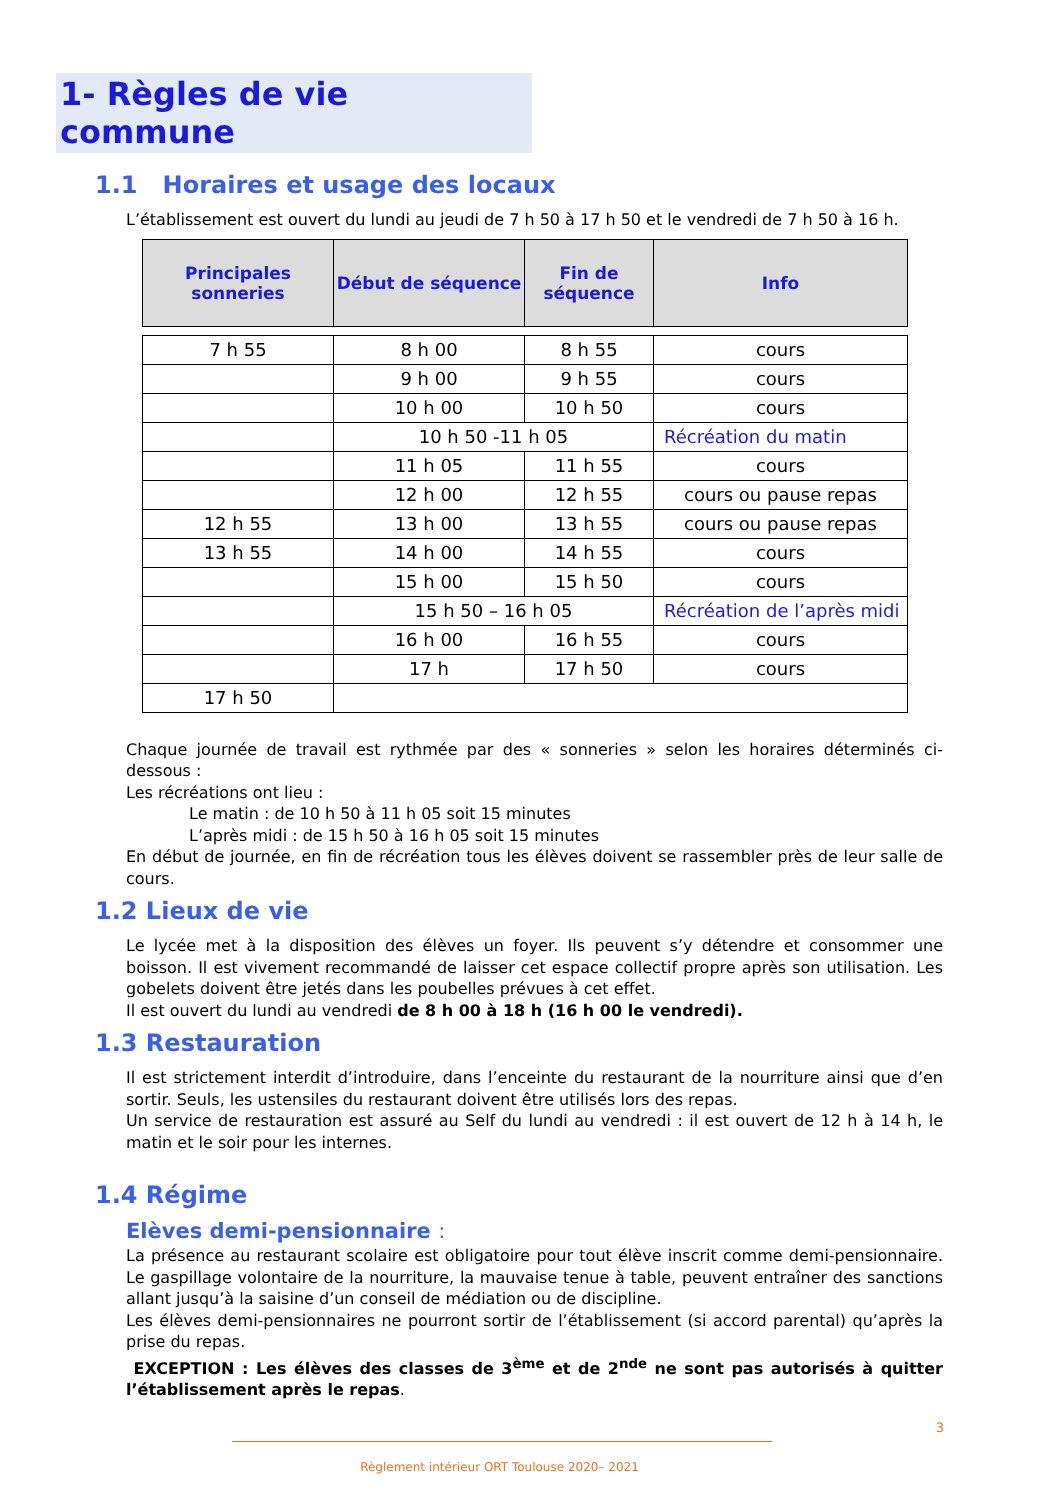1- Règles de vie commune
1.1 Horaires et usage des locaux
L’établissement est ouvert du lundi au jeudi de 7 h 50 à 17 h 50 et le vendredi de 7 h 50 à 16 h.
| Principales sonneries | Début de séquence | Fin de séquence | Info |
| --- | --- | --- | --- |
| 7 h 55 | 8 h 00 | 8 h 55 | cours |
| | 9 h 00 | 9 h 55 | cours |
| | 10 h 00 | 10 h 50 | cours |
| | 10 h 50 -11 h 05 | | Récréation du matin |
| | 11 h 05 | 11 h 55 | cours |
| | 12 h 00 | 12 h 55 | cours ou pause repas |
| 12 h 55 | 13 h 00 | 13 h 55 | cours ou pause repas |
| 13 h 55 | 14 h 00 | 14 h 55 | cours |
| | 15 h 00 | 15 h 50 | cours |
| | 15 h 50 – 16 h 05 | | Récréation de l’après midi |
| | 16 h 00 | 16 h 55 | cours |
| | 17 h | 17 h 50 | cours |
| 17 h 50 | | | |
Chaque journée de travail est rythmée par des « sonneries » selon les horaires déterminés ci-dessous :
Les récréations ont lieu :
Le matin : de 10 h 50 à 11 h 05 soit 15 minutes
L’après midi : de 15 h 50 à 16 h 05 soit 15 minutes
En début de journée, en fin de récréation tous les élèves doivent se rassembler près de leur salle de cours.
1.2 Lieux de vie
Le lycée met à la disposition des élèves un foyer. Ils peuvent s’y détendre et consommer une boisson. Il est vivement recommandé de laisser cet espace collectif propre après son utilisation. Les gobelets doivent être jetés dans les poubelles prévues à cet effet.
Il est ouvert du lundi au vendredi de 8 h 00 à 18 h (16 h 00 le vendredi).
1.3 Restauration
Il est strictement interdit d’introduire, dans l’enceinte du restaurant de la nourriture ainsi que d’en sortir. Seuls, les ustensiles du restaurant doivent être utilisés lors des repas.
Un service de restauration est assuré au Self du lundi au vendredi : il est ouvert de 12 h à 14 h, le matin et le soir pour les internes.
1.4 Régime
Elèves demi-pensionnaire :
La présence au restaurant scolaire est obligatoire pour tout élève inscrit comme demi-pensionnaire. Le gaspillage volontaire de la nourriture, la mauvaise tenue à table, peuvent entraîner des sanctions allant jusqu’à la saisine d’un conseil de médiation ou de discipline.
Les élèves demi-pensionnaires ne pourront sortir de l’établissement (si accord parental) qu’après la prise du repas.
EXCEPTION : Les élèves des classes de 3<sup>ème</sup> et de 2<sup>nde</sup> ne sont pas autorisés à quitter l’établissement après le repas.
3
Règlement intérieur ORT Toulouse 2020– 2021